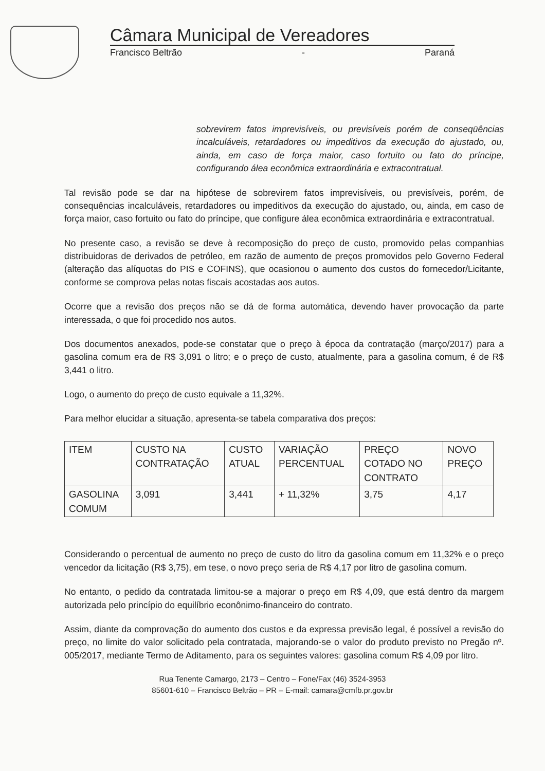Câmara Municipal de Vereadores
Francisco Beltrão - Paraná
sobrevirem fatos imprevisíveis, ou previsíveis porém de conseqüências incalculáveis, retardadores ou impeditivos da execução do ajustado, ou, ainda, em caso de força maior, caso fortuito ou fato do príncipe, configurando álea econômica extraordinária e extracontratual.
Tal revisão pode se dar na hipótese de sobrevirem fatos imprevisíveis, ou previsíveis, porém, de consequências incalculáveis, retardadores ou impeditivos da execução do ajustado, ou, ainda, em caso de força maior, caso fortuito ou fato do príncipe, que configure álea econômica extraordinária e extracontratual.
No presente caso, a revisão se deve à recomposição do preço de custo, promovido pelas companhias distribuidoras de derivados de petróleo, em razão de aumento de preços promovidos pelo Governo Federal (alteração das alíquotas do PIS e COFINS), que ocasionou o aumento dos custos do fornecedor/Licitante, conforme se comprova pelas notas fiscais acostadas aos autos.
Ocorre que a revisão dos preços não se dá de forma automática, devendo haver provocação da parte interessada, o que foi procedido nos autos.
Dos documentos anexados, pode-se constatar que o preço à época da contratação (março/2017) para a gasolina comum era de R$ 3,091 o litro; e o preço de custo, atualmente, para a gasolina comum, é de R$ 3,441 o litro.
Logo, o aumento do preço de custo equivale a 11,32%.
Para melhor elucidar a situação, apresenta-se tabela comparativa dos preços:
| ITEM | CUSTO NA CONTRATAÇÃO | CUSTO ATUAL | VARIAÇÃO PERCENTUAL | PREÇO COTADO NO CONTRATO | NOVO PREÇO |
| GASOLINA COMUM | 3,091 | 3,441 | + 11,32% | 3,75 | 4,17 |
Considerando o percentual de aumento no preço de custo do litro da gasolina comum em 11,32% e o preço vencedor da licitação (R$ 3,75), em tese, o novo preço seria de R$ 4,17 por litro de gasolina comum.
No entanto, o pedido da contratada limitou-se a majorar o preço em R$ 4,09, que está dentro da margem autorizada pelo princípio do equilíbrio econônimo-financeiro do contrato.
Assim, diante da comprovação do aumento dos custos e da expressa previsão legal, é possível a revisão do preço, no limite do valor solicitado pela contratada, majorando-se o valor do produto previsto no Pregão nº. 005/2017, mediante Termo de Aditamento, para os seguintes valores: gasolina comum R$ 4,09 por litro.
Rua Tenente Camargo, 2173 – Centro – Fone/Fax (46) 3524-3953
85601-610 – Francisco Beltrão – PR – E-mail: camara@cmfb.pr.gov.br